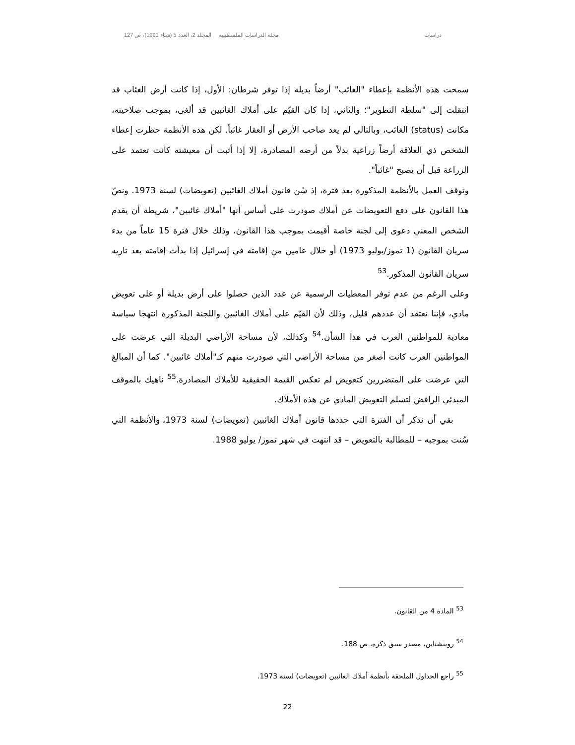دراسات مجلة الدراسات الفلسطينية المجلد 2، العدد 5 (شتاء 1991)، ص 127
سمحت هذه الأنظمة بإعطاء "الغائب" أرضاً بديلة إذا توفر شرطان: الأول، إذا كانت أرض الغئاب قد انتقلت إلى "سلطة التطوير"؛ والثاني، إذا كان القيّم على أملاك الغائبين قد ألغى، بموجب صلاحيته، مكانت (status) الغائب، وبالتالي لم يعد صاحب الأرض أو العقار غائباً. لكن هذه الأنظمة حظرت إعطاء الشخص ذي العلاقة أرضاً زراعية بدلاً من أرضه المصادرة، إلا إذا أثبت أن معيشته كانت تعتمد على الزراعة قبل أن يصبح "غائباً".
وتوقف العمل بالأنظمة المذكورة بعد فترة، إذ سُن قانون أملاك الغائبين (تعويضات) لسنة 1973. ونصّ هذا القانون على دفع التعويضات عن أملاك صودرت على أساس أنها "أملاك غائبين"، شريطة أن يقدم الشخص المعني دعوى إلى لجنة خاصة أقيمت بموجب هذا القانون، وذلك خلال فترة 15 عاماً من بدء سريان القانون (1 تموز/يوليو 1973) أو خلال عامين من إقامته في إسرائيل إذا بدأت إقامته بعد تاريه سريان القانون المذكور.<sup>53</sup>
وعلى الرغم من عدم توفر المعطيات الرسمية عن عدد الذين حصلوا على أرض بديلة أو على تعويض مادي، فإننا نعتقد أن عددهم قليل، وذلك لأن القيّم على أملاك الغائبين واللجنة المذكورة انتهجا سياسة معادية للمواطنين العرب في هذا الشأن.<sup>54</sup> وكذلك، لأن مساحة الأراضي البديلة التي عرضت على المواطنين العرب كانت أصغر من مساحة الأراضي التي صودرت منهم كـ"أملاك غائبين". كما أن المبالغ التي عرضت على المتضررين كتعويض لم تعكس القيمة الحقيقية للأملاك المصادرة.<sup>55</sup> ناهيك بالموقف المبدئي الرافض لتسلم التعويض المادي عن هذه الأملاك.
بقي أن نذكر أن الفترة التي حددها قانون أملاك الغائبين (تعويضات) لسنة 1973، والأنظمة التي سُنت بموجبه – للمطالبة بالتعويض – قد انتهت في شهر تموز/ يوليو 1988.
<sup>53</sup> المادة 4 من القانون.
<sup>54</sup> روبنشتاين، مصدر سبق ذكره، ص 188.
<sup>55</sup> راجع الجداول الملحقة بأنظمة أملاك الغائبين (تعويضات) لسنة 1973.
22